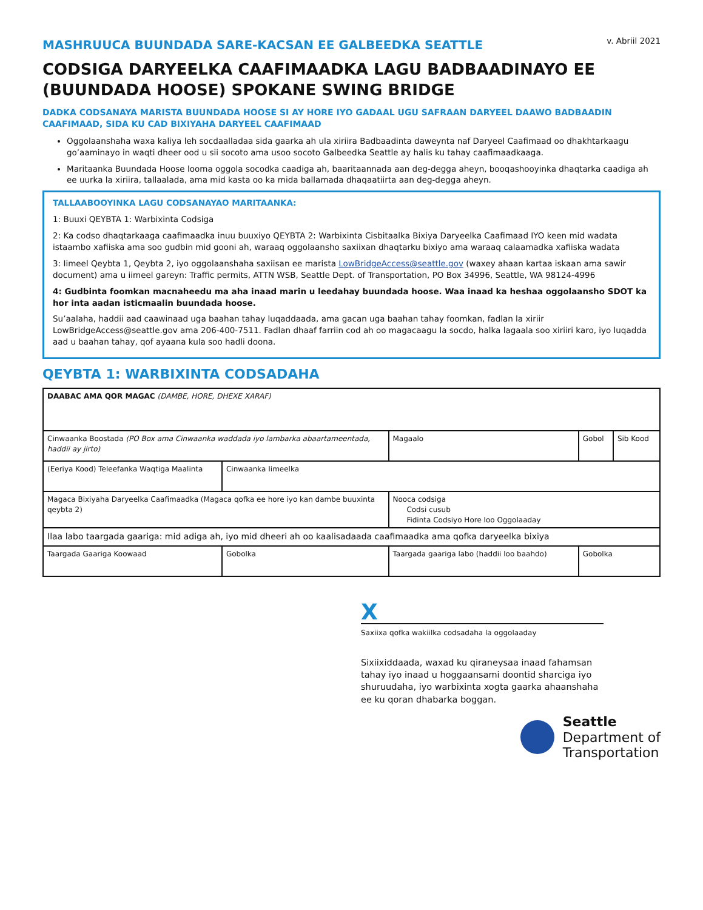MASHRUUCA BUUNDADA SARE-KACSAN EE GALBEEDKA SEATTLE
v. Abriil 2021
CODSIGA DARYEELKA CAAFIMAADKA LAGU BADBAADINAYO EE (BUUNDADA HOOSE) SPOKANE SWING BRIDGE
DADKA CODSANAYA MARISTA BUUNDADA HOOSE SI AY HORE IYO GADAAL UGU SAFRAAN DARYEEL DAAWO BADBAADIN CAAFIMAAD, SIDA KU CAD BIXIYAHA DARYEEL CAAFIMAAD
Oggolaanshaha waxa kaliya leh socdaalladaa sida gaarka ah ula xiriira Badbaadinta daweynta naf Daryeel Caafimaad oo dhakhtarkaagu go’aaminayo in waqti dheer ood u sii socoto ama usoo socoto Galbeedka Seattle ay halis ku tahay caafimaadkaaga.
Maritaanka Buundada Hoose looma oggola socodka caadiga ah, baaritaannada aan deg-degga aheyn, booqashooyinka dhaqtarka caadiga ah ee uurka la xiriira, tallaalada, ama mid kasta oo ka mida ballamada dhaqaatiirta aan deg-degga aheyn.
TALLAABOOYINKA LAGU CODSANAYAO MARITAANKA:
1: Buuxi QEYBTA 1: Warbixinta Codsiga
2: Ka codso dhaqtarkaaga caafimaadka inuu buuxiyo QEYBTA 2: Warbixinta Cisbitaalka Bixiya Daryeelka Caafimaad IYO keen mid wadata istaambo xafiiska ama soo gudbin mid gooni ah, waraaq oggolaansho saxiixan dhaqtarku bixiyo ama waraaq calaamadka xafiiska wadata
3: Iimeel Qeybta 1, Qeybta 2, iyo oggolaanshaha saxiisan ee marista LowBridgeAccess@seattle.gov (waxey ahaan kartaa iskaan ama sawir document) ama u iimeel gareyn: Traffic permits, ATTN WSB, Seattle Dept. of Transportation, PO Box 34996, Seattle, WA 98124-4996
4: Gudbinta foomkan macnaheedu ma aha inaad marin u leedahay buundada hoose. Waa inaad ka heshaa oggolaansho SDOT ka hor inta aadan isticmaalin buundada hoose.
Su’aalaha, haddii aad caawinaad uga baahan tahay luqaddaada, ama gacan uga baahan tahay foomkan, fadlan la xiriir LowBridgeAccess@seattle.gov ama 206-400-7511. Fadlan dhaaf farriin cod ah oo magacaagu la socdo, halka lagaala soo xiriiri karo, iyo luqadda aad u baahan tahay, qof ayaana kula soo hadli doona.
QEYBTA 1: WARBIXINTA CODSADAHA
| DAABAC AMA QOR MAGAC (DAMBE, HORE, DHEXE XARAF) | | | | |
| Cinwaanka Boostada (PO Box ama Cinwaanka waddada iyo lambarka abaartameentada, haddii ay jirto) | | Magaalo | Gobol | Sib Kood |
| (Eeriya Kood) Teleefanka Waqtiga Maalinta | Cinwaanka Iimeelka | | | |
| Magaca Bixiyaha Daryeelka Caafimaadka (Magaca qofka ee hore iyo kan dambe buuxinta qeybta 2) | | Nooca codsiga Codsi cusub Fidinta Codsiyo Hore loo Oggolaaday | | |
| Ilaa labo taargada gaariga: mid adiga ah, iyo mid dheeri ah oo kaalisadaada caafimaadka ama qofka daryeelka bixiya | | | | |
| Taargada Gaariga Koowaad | Gobolka | Taargada gaariga labo (haddii loo baahdo) | Gobolka | |
X
Saxiixa qofka wakiilka codsadaha la oggolaaday
Sixiixiddaada, waxad ku qiraneysaa inaad fahamsan tahay iyo inaad u hoggaansami doontid sharciga iyo shuruudaha, iyo warbixinta xogta gaarka ahaanshaha ee ku qoran dhabarka boggan.
Seattle
Department of
Transportation